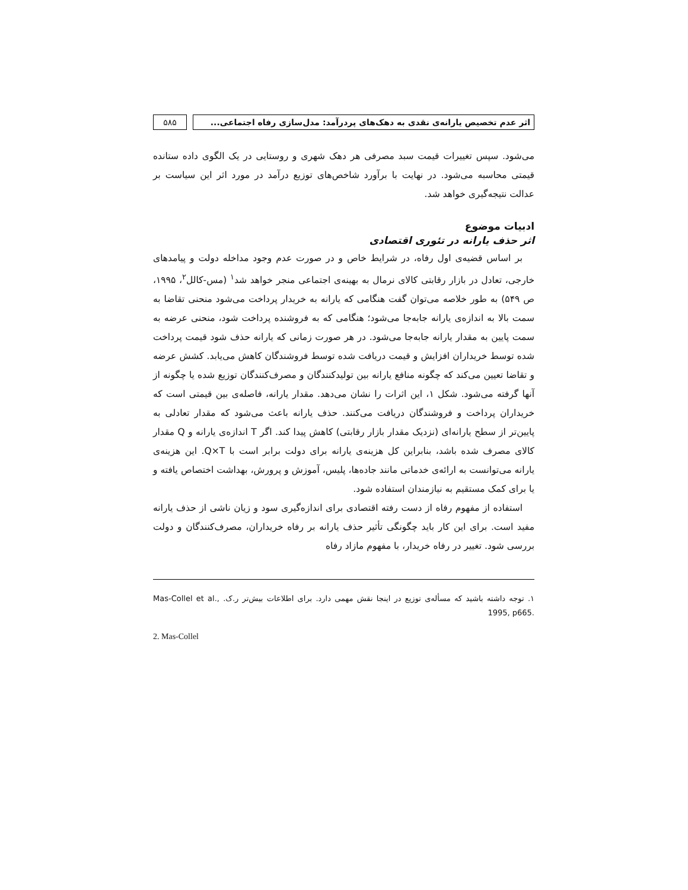اثر عدم تخصیص یارانه‌ی نقدی به دهک‌های پردرآمد: مدل‌سازی رفاه اجتماعی...
۵۸۵
می‌شود. سپس تغییرات قیمت سبد مصرفی هر دهک شهری و روستایی در یک الگوی داده ستانده قیمتی محاسبه می‌شود. در نهایت با برآورد شاخص‌های توزیع درآمد در مورد اثر این سیاست بر عدالت نتیجه‌گیری خواهد شد.
ادبیات موضوع
اثر حذف یارانه در تئوری اقتصادی
بر اساس قضیه‌ی اول رفاه، در شرایط خاص و در صورت عدم وجود مداخله دولت و پیامدهای خارجی، تعادل در بازار رقابتی کالای نرمال به بهینه‌ی اجتماعی منجر خواهد شد<sup>۱</sup> (مس-کالل<sup>۲</sup>، ۱۹۹۵، ص ۵۴۹) به طور خلاصه می‌توان گفت هنگامی که یارانه به خریدار پرداخت می‌شود منحنی تقاضا به سمت بالا به اندازه‌ی یارانه جابه‌جا می‌شود؛ هنگامی که به فروشنده پرداخت شود، منحنی عرضه به سمت پایین به مقدار یارانه جابه‌جا می‌شود. در هر صورت زمانی که یارانه حذف شود قیمت پرداخت شده توسط خریداران افزایش و قیمت دریافت شده توسط فروشندگان کاهش می‌یابد. کشش عرضه و تقاضا تعیین می‌کند که چگونه منافع یارانه بین تولیدکنندگان و مصرف‌کنندگان توزیع شده یا چگونه از آنها گرفته می‌شود. شکل ۱، این اثرات را نشان می‌دهد. مقدار یارانه، فاصله‌ی بین قیمتی است که خریداران پرداخت و فروشندگان دریافت می‌کنند. حذف یارانه باعث می‌شود که مقدار تعادلی به پایین‌تر از سطح یارانه‌ای (نزدیک مقدار بازار رقابتی) کاهش پیدا کند. اگر T اندازه‌ی یارانه و Q مقدار کالای مصرف شده باشد، بنابراین کل هزینه‌ی یارانه برای دولت برابر است با Q×T. این هزینه‌ی یارانه می‌توانست به ارائه‌ی خدماتی مانند جاده‌ها، پلیس، آموزش و پرورش، بهداشت اختصاص یافته و یا برای کمک مستقیم به نیازمندان استفاده شود.
استفاده از مفهوم رفاه از دست رفته اقتصادی برای اندازه‌گیری سود و زیان ناشی از حذف یارانه مفید است. برای این کار باید چگونگی تأثیر حذف یارانه بر رفاه خریداران، مصرف‌کنندگان و دولت بررسی شود. تغییر در رفاه خریدار، با مفهوم مازاد رفاه
۱. توجه داشته باشید که مسأله‌ی توزیع در اینجا نقش مهمی دارد. برای اطلاعات بیش‌تر ر.ک. Mas-Collel et al., 1995, p665.
2. Mas-Collel